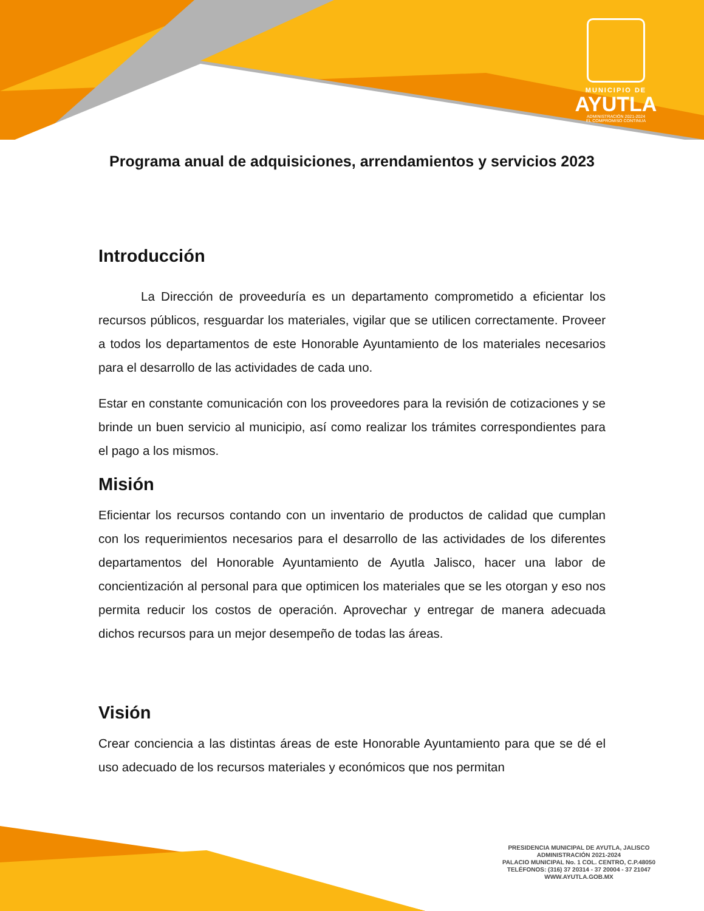MUNICIPIO DE
AYUTLA
ADMINISTRACIÓN 2021-2024
EL COMPROMISO CONTINUA
Programa anual de adquisiciones, arrendamientos y servicios 2023
Introducción
La Dirección de proveeduría es un departamento comprometido a eficientar los recursos públicos, resguardar los materiales, vigilar que se utilicen correctamente. Proveer a todos los departamentos de este Honorable Ayuntamiento de los materiales necesarios para el desarrollo de las actividades de cada uno.
Estar en constante comunicación con los proveedores para la revisión de cotizaciones y se brinde un buen servicio al municipio, así como realizar los trámites correspondientes para el pago a los mismos.
Misión
Eficientar los recursos contando con un inventario de productos de calidad que cumplan con los requerimientos necesarios para el desarrollo de las actividades de los diferentes departamentos del Honorable Ayuntamiento de Ayutla Jalisco, hacer una labor de concientización al personal para que optimicen los materiales que se les otorgan y eso nos permita reducir los costos de operación. Aprovechar y entregar de manera adecuada dichos recursos para un mejor desempeño de todas las áreas.
Visión
Crear conciencia a las distintas áreas de este Honorable Ayuntamiento para que se dé el uso adecuado de los recursos materiales y económicos que nos permitan
PRESIDENCIA MUNICIPAL DE AYUTLA, JALISCO
ADMINISTRACIÓN 2021-2024
PALACIO MUNICIPAL No. 1 COL. CENTRO, C.P.48050
TELÉFONOS: (316) 37 20314 - 37 20004 - 37 21047
WWW.AYUTLA.GOB.MX